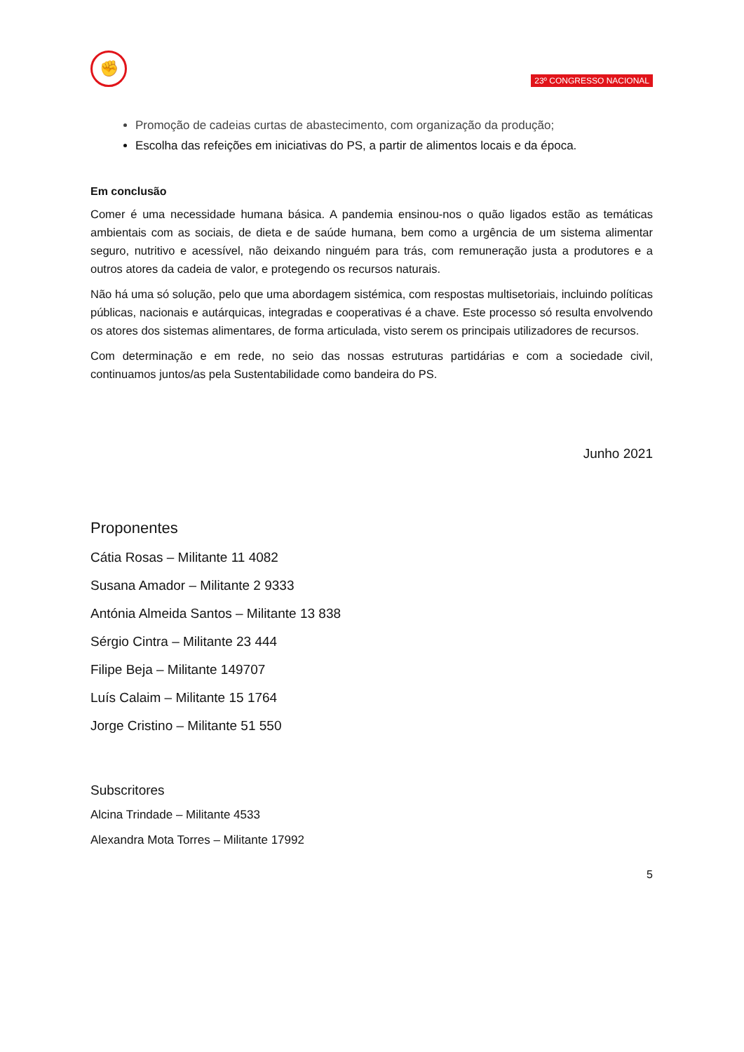✊
23º CONGRESSO NACIONAL
Promoção de cadeias curtas de abastecimento, com organização da produção;
Escolha das refeições em iniciativas do PS, a partir de alimentos locais e da época.
Em conclusão
Comer é uma necessidade humana básica. A pandemia ensinou-nos o quão ligados estão as temáticas ambientais com as sociais, de dieta e de saúde humana, bem como a urgência de um sistema alimentar seguro, nutritivo e acessível, não deixando ninguém para trás, com remuneração justa a produtores e a outros atores da cadeia de valor, e protegendo os recursos naturais.
Não há uma só solução, pelo que uma abordagem sistémica, com respostas multisetoriais, incluindo políticas públicas, nacionais e autárquicas, integradas e cooperativas é a chave. Este processo só resulta envolvendo os atores dos sistemas alimentares, de forma articulada, visto serem os principais utilizadores de recursos.
Com determinação e em rede, no seio das nossas estruturas partidárias e com a sociedade civil, continuamos juntos/as pela Sustentabilidade como bandeira do PS.
Junho 2021
Proponentes
Cátia Rosas – Militante 11 4082
Susana Amador – Militante 2 9333
Antónia Almeida Santos – Militante 13 838
Sérgio Cintra – Militante 23 444
Filipe Beja – Militante 149707
Luís Calaim – Militante 15 1764
Jorge Cristino – Militante 51 550
Subscritores
Alcina Trindade – Militante 4533
Alexandra Mota Torres – Militante 17992
5